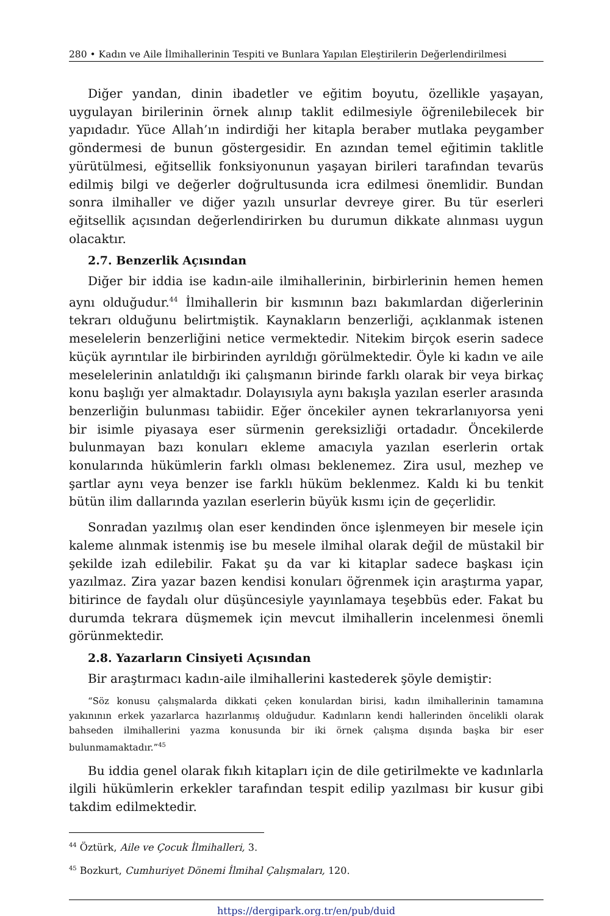280 • Kadın ve Aile İlmihallerinin Tespiti ve Bunlara Yapılan Eleştirilerin Değerlendirilmesi
Diğer yandan, dinin ibadetler ve eğitim boyutu, özellikle yaşayan, uygulayan birilerinin örnek alınıp taklit edilmesiyle öğrenilebilecek bir yapıdadır. Yüce Allah’ın indirdiği her kitapla beraber mutlaka peygamber göndermesi de bunun göstergesidir. En azından temel eğitimin taklitle yürütülmesi, eğitsellik fonksiyonunun yaşayan birileri tarafından tevarüs edilmiş bilgi ve değerler doğrultusunda icra edilmesi önemlidir. Bundan sonra ilmihaller ve diğer yazılı unsurlar devreye girer. Bu tür eserleri eğitsellik açısından değerlendirirken bu durumun dikkate alınması uygun olacaktır.
2.7. Benzerlik Açısından
Diğer bir iddia ise kadın-aile ilmihallerinin, birbirlerinin hemen hemen aynı olduğudur.<sup>44</sup> İlmihallerin bir kısmının bazı bakımlardan diğerlerinin tekrarı olduğunu belirtmiştik. Kaynakların benzerliği, açıklanmak istenen meselelerin benzerliğini netice vermektedir. Nitekim birçok eserin sadece küçük ayrıntılar ile birbirinden ayrıldığı görülmektedir. Öyle ki kadın ve aile meselelerinin anlatıldığı iki çalışmanın birinde farklı olarak bir veya birkaç konu başlığı yer almaktadır. Dolayısıyla aynı bakışla yazılan eserler arasında benzerliğin bulunması tabiidir. Eğer öncekiler aynen tekrarlanıyorsa yeni bir isimle piyasaya eser sürmenin gereksizliği ortadadır. Öncekilerde bulunmayan bazı konuları ekleme amacıyla yazılan eserlerin ortak konularında hükümlerin farklı olması beklenemez. Zira usul, mezhep ve şartlar aynı veya benzer ise farklı hüküm beklenmez. Kaldı ki bu tenkit bütün ilim dallarında yazılan eserlerin büyük kısmı için de geçerlidir.
Sonradan yazılmış olan eser kendinden önce işlenmeyen bir mesele için kaleme alınmak istenmiş ise bu mesele ilmihal olarak değil de müstakil bir şekilde izah edilebilir. Fakat şu da var ki kitaplar sadece başkası için yazılmaz. Zira yazar bazen kendisi konuları öğrenmek için araştırma yapar, bitirince de faydalı olur düşüncesiyle yayınlamaya teşebbüs eder. Fakat bu durumda tekrara düşmemek için mevcut ilmihallerin incelenmesi önemli görünmektedir.
2.8. Yazarların Cinsiyeti Açısından
Bir araştırmacı kadın-aile ilmihallerini kastederek şöyle demiştir:
“Söz konusu çalışmalarda dikkati çeken konulardan birisi, kadın ilmihallerinin tamamına yakınının erkek yazarlarca hazırlanmış olduğudur. Kadınların kendi hallerinden öncelikli olarak bahseden ilmihallerini yazma konusunda bir iki örnek çalışma dışında başka bir eser bulunmamaktadır.”<sup>45</sup>
Bu iddia genel olarak fıkıh kitapları için de dile getirilmekte ve kadınlarla ilgili hükümlerin erkekler tarafından tespit edilip yazılması bir kusur gibi takdim edilmektedir.
<sup>44</sup> Öztürk, Aile ve Çocuk İlmihalleri, 3.
<sup>45</sup> Bozkurt, Cumhuriyet Dönemi İlmihal Çalışmaları, 120.
https://dergipark.org.tr/en/pub/duid